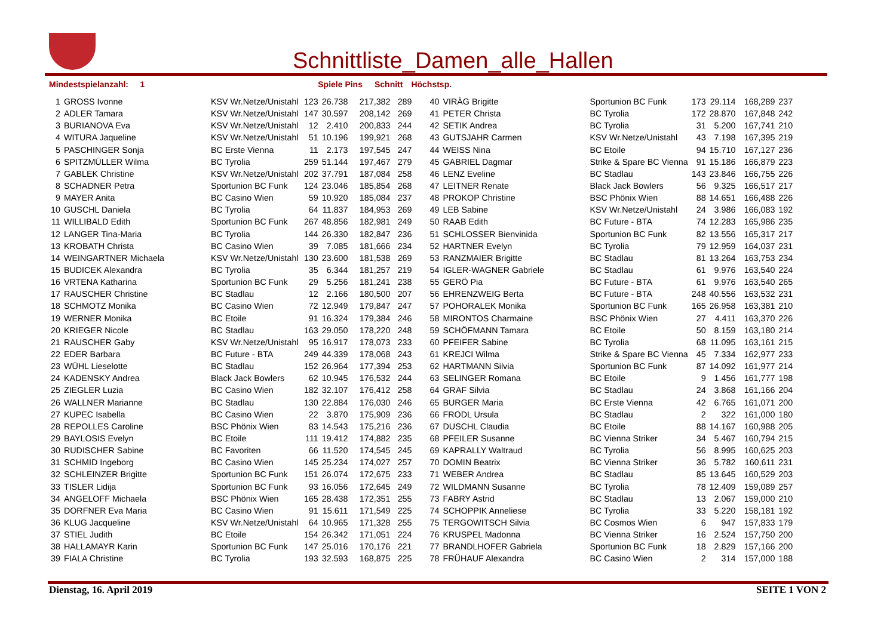Schnittliste_Damen_alle_Hallen
Mindestspielanzahl: 1 Spiele Pins Schnitt Höchstsp.
| 1 | GROSS Ivonne | KSV Wr.Netze/Unistahl | 123 | 26.738 | 217,382 | 289 | 40 | VIRÀG Brigitte | Sportunion BC Funk | 173 | 29.114 | 168,289 | 237 |
| 2 | ADLER Tamara | KSV Wr.Netze/Unistahl | 147 | 30.597 | 208,142 | 269 | 41 | PETER Christa | BC Tyrolia | 172 | 28.870 | 167,848 | 242 |
| 3 | BURIANOVA Eva | KSV Wr.Netze/Unistahl | 12 | 2.410 | 200,833 | 244 | 42 | SETIK Andrea | BC Tyrolia | 31 | 5.200 | 167,741 | 210 |
| 4 | WITURA Jaqueline | KSV Wr.Netze/Unistahl | 51 | 10.196 | 199,921 | 268 | 43 | GUTSJAHR Carmen | KSV Wr.Netze/Unistahl | 43 | 7.198 | 167,395 | 219 |
| 5 | PASCHINGER Sonja | BC Erste Vienna | 11 | 2.173 | 197,545 | 247 | 44 | WEISS Nina | BC Etoile | 94 | 15.710 | 167,127 | 236 |
| 6 | SPITZMÜLLER Wilma | BC Tyrolia | 259 | 51.144 | 197,467 | 279 | 45 | GABRIEL Dagmar | Strike & Spare BC Vienna | 91 | 15.186 | 166,879 | 223 |
| 7 | GABLEK Christine | KSV Wr.Netze/Unistahl | 202 | 37.791 | 187,084 | 258 | 46 | LENZ Eveline | BC Stadlau | 143 | 23.846 | 166,755 | 226 |
| 8 | SCHADNER Petra | Sportunion BC Funk | 124 | 23.046 | 185,854 | 268 | 47 | LEITNER Renate | Black Jack Bowlers | 56 | 9.325 | 166,517 | 217 |
| 9 | MAYER Anita | BC Casino Wien | 59 | 10.920 | 185,084 | 237 | 48 | PROKOP Christine | BSC Phönix Wien | 88 | 14.651 | 166,488 | 226 |
| 10 | GUSCHL Daniela | BC Tyrolia | 64 | 11.837 | 184,953 | 269 | 49 | LEB Sabine | KSV Wr.Netze/Unistahl | 24 | 3.986 | 166,083 | 192 |
| 11 | WILLIBALD Edith | Sportunion BC Funk | 267 | 48.856 | 182,981 | 249 | 50 | RAAB Edith | BC Future - BTA | 74 | 12.283 | 165,986 | 235 |
| 12 | LANGER Tina-Maria | BC Tyrolia | 144 | 26.330 | 182,847 | 236 | 51 | SCHLOSSER Bienvinida | Sportunion BC Funk | 82 | 13.556 | 165,317 | 217 |
| 13 | KROBATH Christa | BC Casino Wien | 39 | 7.085 | 181,666 | 234 | 52 | HARTNER Evelyn | BC Tyrolia | 79 | 12.959 | 164,037 | 231 |
| 14 | WEINGARTNER Michaela | KSV Wr.Netze/Unistahl | 130 | 23.600 | 181,538 | 269 | 53 | RANZMAIER Brigitte | BC Stadlau | 81 | 13.264 | 163,753 | 234 |
| 15 | BUDICEK Alexandra | BC Tyrolia | 35 | 6.344 | 181,257 | 219 | 54 | IGLER-WAGNER Gabriele | BC Stadlau | 61 | 9.976 | 163,540 | 224 |
| 16 | VRTENA Katharina | Sportunion BC Funk | 29 | 5.256 | 181,241 | 238 | 55 | GERÖ Pia | BC Future - BTA | 61 | 9.976 | 163,540 | 265 |
| 17 | RAUSCHER Christine | BC Stadlau | 12 | 2.166 | 180,500 | 207 | 56 | EHRENZWEIG Berta | BC Future - BTA | 248 | 40.556 | 163,532 | 231 |
| 18 | SCHMOTZ Monika | BC Casino Wien | 72 | 12.949 | 179,847 | 247 | 57 | POHORALEK Monika | Sportunion BC Funk | 165 | 26.958 | 163,381 | 210 |
| 19 | WERNER Monika | BC Etoile | 91 | 16.324 | 179,384 | 246 | 58 | MIRONTOS Charmaine | BSC Phönix Wien | 27 | 4.411 | 163,370 | 226 |
| 20 | KRIEGER Nicole | BC Stadlau | 163 | 29.050 | 178,220 | 248 | 59 | SCHÖFMANN Tamara | BC Etoile | 50 | 8.159 | 163,180 | 214 |
| 21 | RAUSCHER Gaby | KSV Wr.Netze/Unistahl | 95 | 16.917 | 178,073 | 233 | 60 | PFEIFER Sabine | BC Tyrolia | 68 | 11.095 | 163,161 | 215 |
| 22 | EDER Barbara | BC Future - BTA | 249 | 44.339 | 178,068 | 243 | 61 | KREJCI Wilma | Strike & Spare BC Vienna | 45 | 7.334 | 162,977 | 233 |
| 23 | WÜHL Lieselotte | BC Stadlau | 152 | 26.964 | 177,394 | 253 | 62 | HARTMANN Silvia | Sportunion BC Funk | 87 | 14.092 | 161,977 | 214 |
| 24 | KADENSKY Andrea | Black Jack Bowlers | 62 | 10.945 | 176,532 | 244 | 63 | SELINGER Romana | BC Etoile | 9 | 1.456 | 161,777 | 198 |
| 25 | ZIEGLER Luzia | BC Casino Wien | 182 | 32.107 | 176,412 | 258 | 64 | GRAF Silvia | BC Stadlau | 24 | 3.868 | 161,166 | 204 |
| 26 | WALLNER Marianne | BC Stadlau | 130 | 22.884 | 176,030 | 246 | 65 | BURGER Maria | BC Erste Vienna | 42 | 6.765 | 161,071 | 200 |
| 27 | KUPEC Isabella | BC Casino Wien | 22 | 3.870 | 175,909 | 236 | 66 | FRODL Ursula | BC Stadlau | 2 | 322 | 161,000 | 180 |
| 28 | REPOLLES Caroline | BSC Phönix Wien | 83 | 14.543 | 175,216 | 236 | 67 | DUSCHL Claudia | BC Etoile | 88 | 14.167 | 160,988 | 205 |
| 29 | BAYLOSIS Evelyn | BC Etoile | 111 | 19.412 | 174,882 | 235 | 68 | PFEILER Susanne | BC Vienna Striker | 34 | 5.467 | 160,794 | 215 |
| 30 | RUDISCHER Sabine | BC Favoriten | 66 | 11.520 | 174,545 | 245 | 69 | KAPRALLY Waltraud | BC Tyrolia | 56 | 8.995 | 160,625 | 203 |
| 31 | SCHMID Ingeborg | BC Casino Wien | 145 | 25.234 | 174,027 | 257 | 70 | DOMIN Beatrix | BC Vienna Striker | 36 | 5.782 | 160,611 | 231 |
| 32 | SCHLEINZER Brigitte | Sportunion BC Funk | 151 | 26.074 | 172,675 | 233 | 71 | WEBER Andrea | BC Stadlau | 85 | 13.645 | 160,529 | 203 |
| 33 | TISLER Lidija | Sportunion BC Funk | 93 | 16.056 | 172,645 | 249 | 72 | WILDMANN Susanne | BC Tyrolia | 78 | 12.409 | 159,089 | 257 |
| 34 | ANGELOFF Michaela | BSC Phönix Wien | 165 | 28.438 | 172,351 | 255 | 73 | FABRY Astrid | BC Stadlau | 13 | 2.067 | 159,000 | 210 |
| 35 | DORFNER Eva Maria | BC Casino Wien | 91 | 15.611 | 171,549 | 225 | 74 | SCHOPPIK Anneliese | BC Tyrolia | 33 | 5.220 | 158,181 | 192 |
| 36 | KLUG Jacqueline | KSV Wr.Netze/Unistahl | 64 | 10.965 | 171,328 | 255 | 75 | TERGOWITSCH Silvia | BC Cosmos Wien | 6 | 947 | 157,833 | 179 |
| 37 | STIEL Judith | BC Etoile | 154 | 26.342 | 171,051 | 224 | 76 | KRUSPEL Madonna | BC Vienna Striker | 16 | 2.524 | 157,750 | 200 |
| 38 | HALLAMAYR Karin | Sportunion BC Funk | 147 | 25.016 | 170,176 | 221 | 77 | BRANDLHOFER Gabriela | Sportunion BC Funk | 18 | 2.829 | 157,166 | 200 |
| 39 | FIALA Christine | BC Tyrolia | 193 | 32.593 | 168,875 | 225 | 78 | FRÜHAUF Alexandra | BC Casino Wien | 2 | 314 | 157,000 | 188 |
Dienstag, 16. April 2019 SEITE 1 VON 2